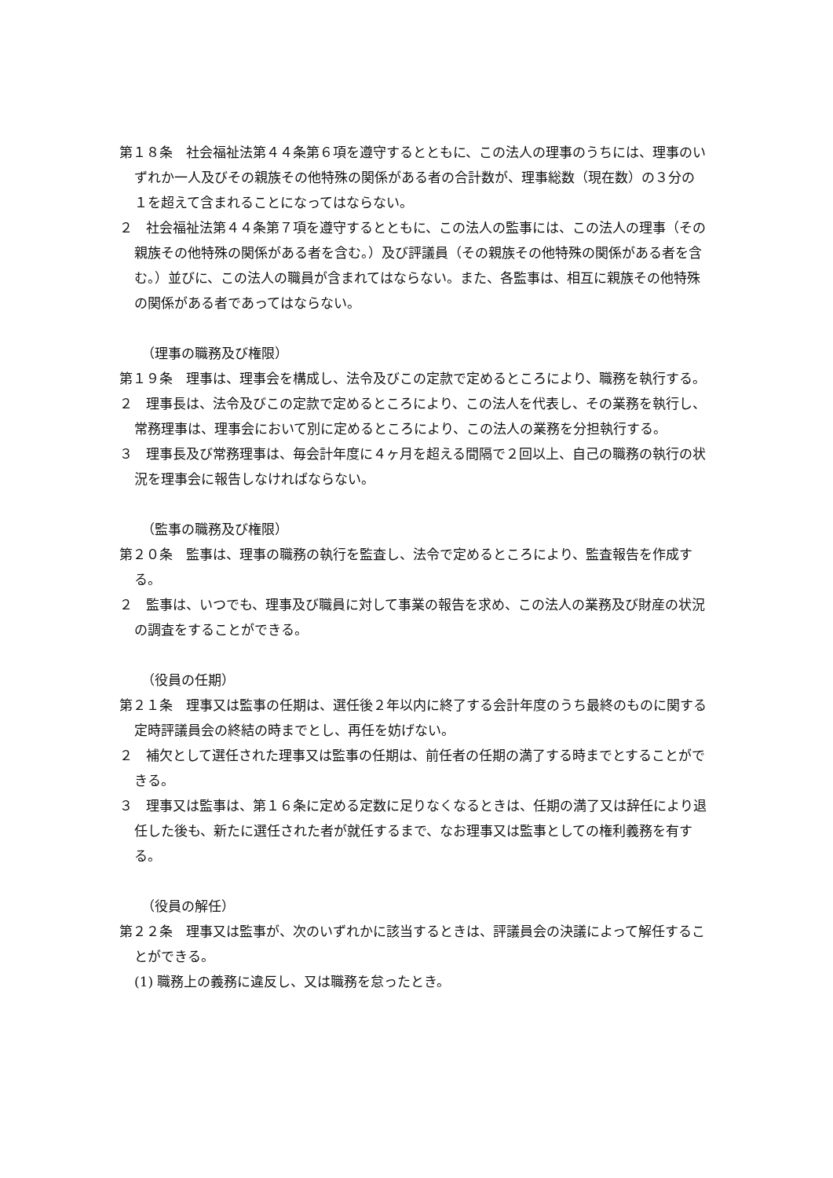第１８条　社会福祉法第４４条第６項を遵守するとともに、この法人の理事のうちには、理事のいずれか一人及びその親族その他特殊の関係がある者の合計数が、理事総数（現在数）の３分の１を超えて含まれることになってはならない。
２　社会福祉法第４４条第７項を遵守するとともに、この法人の監事には、この法人の理事（その親族その他特殊の関係がある者を含む。）及び評議員（その親族その他特殊の関係がある者を含む。）並びに、この法人の職員が含まれてはならない。また、各監事は、相互に親族その他特殊の関係がある者であってはならない。
（理事の職務及び権限）
第１９条　理事は、理事会を構成し、法令及びこの定款で定めるところにより、職務を執行する。
２　理事長は、法令及びこの定款で定めるところにより、この法人を代表し、その業務を執行し、常務理事は、理事会において別に定めるところにより、この法人の業務を分担執行する。
３　理事長及び常務理事は、毎会計年度に４ヶ月を超える間隔で２回以上、自己の職務の執行の状況を理事会に報告しなければならない。
（監事の職務及び権限）
第２０条　監事は、理事の職務の執行を監査し、法令で定めるところにより、監査報告を作成する。
２　監事は、いつでも、理事及び職員に対して事業の報告を求め、この法人の業務及び財産の状況の調査をすることができる。
（役員の任期）
第２１条　理事又は監事の任期は、選任後２年以内に終了する会計年度のうち最終のものに関する定時評議員会の終結の時までとし、再任を妨げない。
２　補欠として選任された理事又は監事の任期は、前任者の任期の満了する時までとすることができる。
３　理事又は監事は、第１６条に定める定数に足りなくなるときは、任期の満了又は辞任により退任した後も、新たに選任された者が就任するまで、なお理事又は監事としての権利義務を有する。
（役員の解任）
第２２条　理事又は監事が、次のいずれかに該当するときは、評議員会の決議によって解任することができる。
(1) 職務上の義務に違反し、又は職務を怠ったとき。